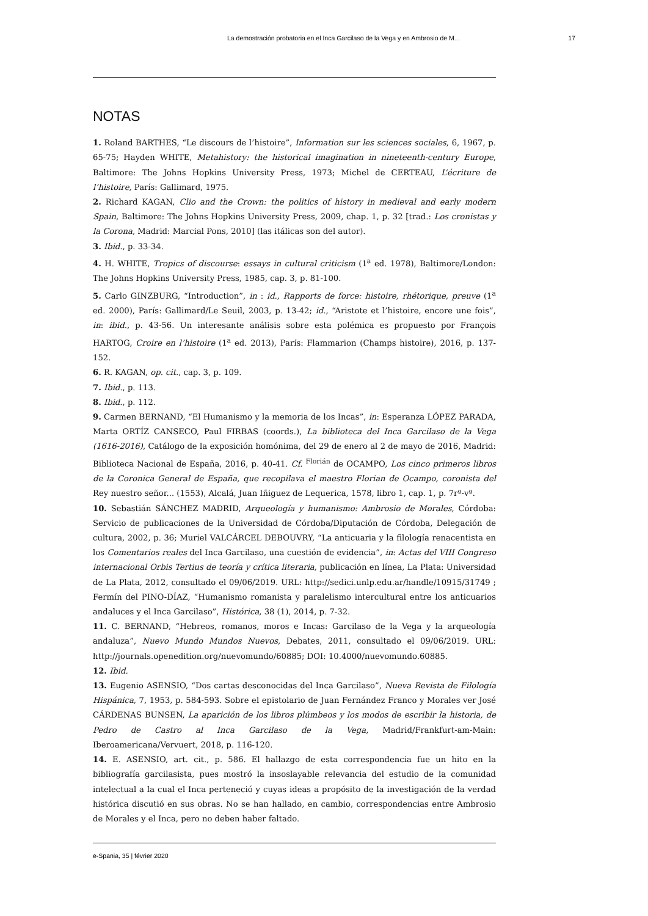La demostración probatoria en el Inca Garcilaso de la Vega y en Ambrosio de M... 17
NOTAS
1. Roland BARTHES, “Le discours de l’histoire”, Information sur les sciences sociales, 6, 1967, p. 65-75; Hayden WHITE, Metahistory: the historical imagination in nineteenth-century Europe, Baltimore: The Johns Hopkins University Press, 1973; Michel de CERTEAU, L’écriture de l’histoire, París: Gallimard, 1975.
2. Richard KAGAN, Clio and the Crown: the politics of history in medieval and early modern Spain, Baltimore: The Johns Hopkins University Press, 2009, chap. 1, p. 32 [trad.: Los cronistas y la Corona, Madrid: Marcial Pons, 2010] (las itálicas son del autor).
3. Ibid., p. 33-34.
4. H. WHITE, Tropics of discourse: essays in cultural criticism (1<sup>a</sup> ed. 1978), Baltimore/London: The Johns Hopkins University Press, 1985, cap. 3, p. 81-100.
5. Carlo GINZBURG, “Introduction”, in : id., Rapports de force: histoire, rhétorique, preuve (1<sup>a</sup> ed. 2000), París: Gallimard/Le Seuil, 2003, p. 13-42; id., “Aristote et l’histoire, encore une fois”, in: ibid., p. 43-56. Un interesante análisis sobre esta polémica es propuesto por François HARTOG, Croire en l’histoire (1<sup>a</sup> ed. 2013), París: Flammarion (Champs histoire), 2016, p. 137-152.
6. R. KAGAN, op. cit., cap. 3, p. 109.
7. Ibid., p. 113.
8. Ibid., p. 112.
9. Carmen BERNAND, “El Humanismo y la memoria de los Incas”, in: Esperanza LÓPEZ PARADA, Marta ORTÍZ CANSECO, Paul FIRBAS (coords.), La biblioteca del Inca Garcilaso de la Vega (1616-2016), Catálogo de la exposición homónima, del 29 de enero al 2 de mayo de 2016, Madrid: Biblioteca Nacional de España, 2016, p. 40-41. Cf. <sup>Florián</sup> de OCAMPO, Los cinco primeros libros de la Coronica General de España, que recopilava el maestro Florian de Ocampo, coronista del Rey nuestro señor... (1553), Alcalá, Juan Iñiguez de Lequerica, 1578, libro 1, cap. 1, p. 7rº-vº.
10. Sebastián SÁNCHEZ MADRID, Arqueología y humanismo: Ambrosio de Morales, Córdoba: Servicio de publicaciones de la Universidad de Córdoba/Diputación de Córdoba, Delegación de cultura, 2002, p. 36; Muriel VALCÁRCEL DEBOUVRY, “La anticuaria y la filología renacentista en los Comentarios reales del Inca Garcilaso, una cuestión de evidencia”, in: Actas del VIII Congreso internacional Orbis Tertius de teoría y crítica literaria, publicación en línea, La Plata: Universidad de La Plata, 2012, consultado el 09/06/2019. URL: http://sedici.unlp.edu.ar/handle/10915/31749 ; Fermín del PINO-DÍAZ, “Humanismo romanista y paralelismo intercultural entre los anticuarios andaluces y el Inca Garcilaso”, Histórica, 38 (1), 2014, p. 7-32.
11. C. BERNAND, “Hebreos, romanos, moros e Incas: Garcilaso de la Vega y la arqueología andaluza”, Nuevo Mundo Mundos Nuevos, Debates, 2011, consultado el 09/06/2019. URL: http://journals.openedition.org/nuevomundo/60885; DOI: 10.4000/nuevomundo.60885.
12. Ibid.
13. Eugenio ASENSIO, “Dos cartas desconocidas del Inca Garcilaso”, Nueva Revista de Filología Hispánica, 7, 1953, p. 584-593. Sobre el epistolario de Juan Fernández Franco y Morales ver José CÁRDENAS BUNSEN, La aparición de los libros plúmbeos y los modos de escribir la historia, de Pedro de Castro al Inca Garcilaso de la Vega, Madrid/Frankfurt-am-Main: Iberoamericana/Vervuert, 2018, p. 116-120.
14. E. ASENSIO, art. cit., p. 586. El hallazgo de esta correspondencia fue un hito en la bibliografía garcilasista, pues mostró la insoslayable relevancia del estudio de la comunidad intelectual a la cual el Inca perteneció y cuyas ideas a propósito de la investigación de la verdad histórica discutió en sus obras. No se han hallado, en cambio, correspondencias entre Ambrosio de Morales y el Inca, pero no deben haber faltado.
e-Spania, 35 | février 2020